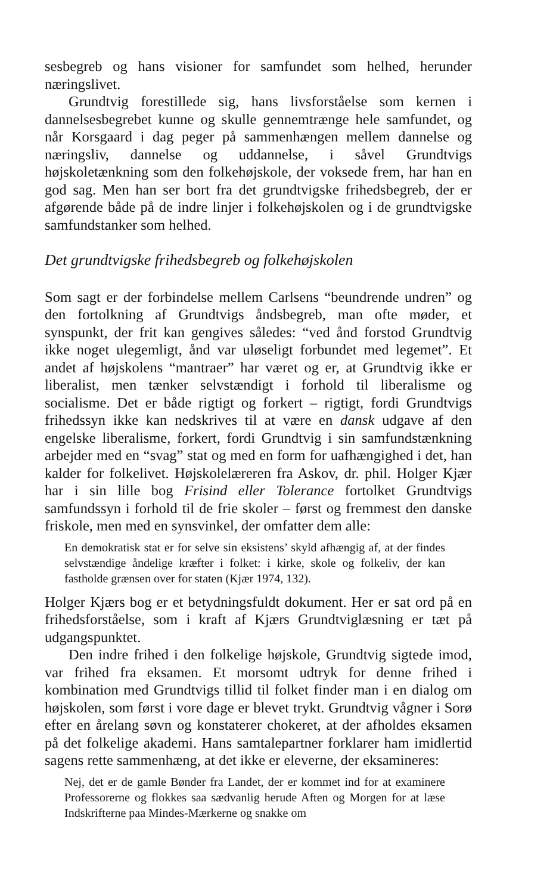sesbegreb og hans visioner for samfundet som helhed, herunder næringslivet.
Grundtvig forestillede sig, hans livsforståelse som kernen i dannelsesbegrebet kunne og skulle gennemtrænge hele samfundet, og når Korsgaard i dag peger på sammenhængen mellem dannelse og næringsliv, dannelse og uddannelse, i såvel Grundtvigs højskoletænkning som den folkehøjskole, der voksede frem, har han en god sag. Men han ser bort fra det grundtvigske frihedsbegreb, der er afgørende både på de indre linjer i folkehøjskolen og i de grundtvigske samfundstanker som helhed.
Det grundtvigske frihedsbegreb og folkehøjskolen
Som sagt er der forbindelse mellem Carlsens “beundrende undren” og den fortolkning af Grundtvigs åndsbegreb, man ofte møder, et synspunkt, der frit kan gengives således: “ved ånd forstod Grundtvig ikke noget ulegemligt, ånd var uløseligt forbundet med legemet”. Et andet af højskolens “mantraer” har været og er, at Grundtvig ikke er liberalist, men tænker selvstændigt i forhold til liberalisme og socialisme. Det er både rigtigt og forkert – rigtigt, fordi Grundtvigs frihedssyn ikke kan nedskrives til at være en dansk udgave af den engelske liberalisme, forkert, fordi Grundtvig i sin samfundstænkning arbejder med en “svag” stat og med en form for uafhængighed i det, han kalder for folkelivet. Højskolelæreren fra Askov, dr. phil. Holger Kjær har i sin lille bog Frisind eller Tolerance fortolket Grundtvigs samfundssyn i forhold til de frie skoler – først og fremmest den danske friskole, men med en synsvinkel, der omfatter dem alle:
En demokratisk stat er for selve sin eksistens’ skyld afhængig af, at der findes selvstændige åndelige kræfter i folket: i kirke, skole og folkeliv, der kan fastholde grænsen over for staten (Kjær 1974, 132).
Holger Kjærs bog er et betydningsfuldt dokument. Her er sat ord på en frihedsforståelse, som i kraft af Kjærs Grundtviglæsning er tæt på udgangspunktet.
Den indre frihed i den folkelige højskole, Grundtvig sigtede imod, var frihed fra eksamen. Et morsomt udtryk for denne frihed i kombination med Grundtvigs tillid til folket finder man i en dialog om højskolen, som først i vore dage er blevet trykt. Grundtvig vågner i Sorø efter en årelang søvn og konstaterer chokeret, at der afholdes eksamen på det folkelige akademi. Hans samtalepartner forklarer ham imidlertid sagens rette sammenhæng, at det ikke er eleverne, der eksamineres:
Nej, det er de gamle Bønder fra Landet, der er kommet ind for at examinere Professorerne og flokkes saa sædvanlig herude Aften og Morgen for at læse Indskrifterne paa Mindes-Mærkerne og snakke om